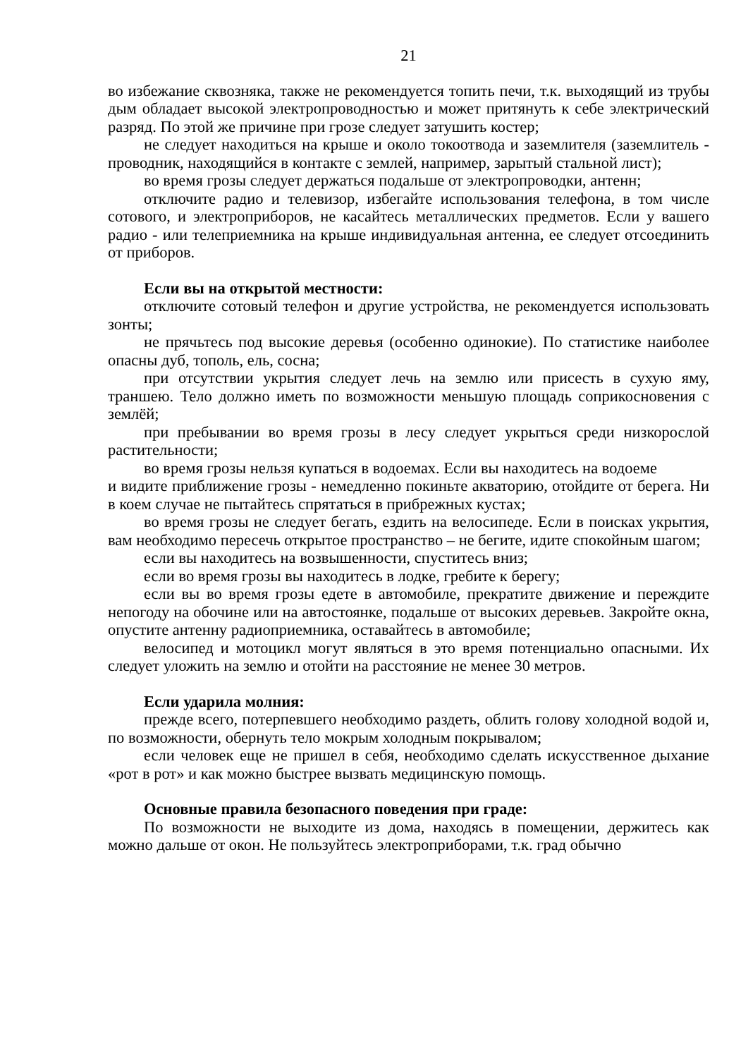21
во избежание сквозняка, также не рекомендуется топить печи, т.к. выходящий из трубы дым обладает высокой электропроводностью и может притянуть к себе электрический разряд. По этой же причине при грозе следует затушить костер;
не следует находиться на крыше и около токоотвода и заземлителя (заземлитель - проводник, находящийся в контакте с землей, например, зарытый стальной лист);
во время грозы следует держаться подальше от электропроводки, антенн;
отключите радио и телевизор, избегайте использования телефона, в том числе сотового, и электроприборов, не касайтесь металлических предметов. Если у вашего радио - или телеприемника на крыше индивидуальная антенна, ее следует отсоединить от приборов.
Если вы на открытой местности:
отключите сотовый телефон и другие устройства, не рекомендуется использовать зонты;
не прячьтесь под высокие деревья (особенно одинокие). По статистике наиболее опасны дуб, тополь, ель, сосна;
при отсутствии укрытия следует лечь на землю или присесть в сухую яму, траншею. Тело должно иметь по возможности меньшую площадь соприкосновения с землёй;
при пребывании во время грозы в лесу следует укрыться среди низкорослой растительности;
во время грозы нельзя купаться в водоемах. Если вы находитесь на водоеме
и видите приближение грозы - немедленно покиньте акваторию, отойдите от берега. Ни в коем случае не пытайтесь спрятаться в прибрежных кустах;
во время грозы не следует бегать, ездить на велосипеде. Если в поисках укрытия, вам необходимо пересечь открытое пространство – не бегите, идите спокойным шагом;
если вы находитесь на возвышенности, спуститесь вниз;
если во время грозы вы находитесь в лодке, гребите к берегу;
если вы во время грозы едете в автомобиле, прекратите движение и переждите непогоду на обочине или на автостоянке, подальше от высоких деревьев. Закройте окна, опустите антенну радиоприемника, оставайтесь в автомобиле;
велосипед и мотоцикл могут являться в это время потенциально опасными. Их следует уложить на землю и отойти на расстояние не менее 30 метров.
Если ударила молния:
прежде всего, потерпевшего необходимо раздеть, облить голову холодной водой и, по возможности, обернуть тело мокрым холодным покрывалом;
если человек еще не пришел в себя, необходимо сделать искусственное дыхание «рот в рот» и как можно быстрее вызвать медицинскую помощь.
Основные правила безопасного поведения при граде:
По возможности не выходите из дома, находясь в помещении, держитесь как можно дальше от окон. Не пользуйтесь электроприборами, т.к. град обычно